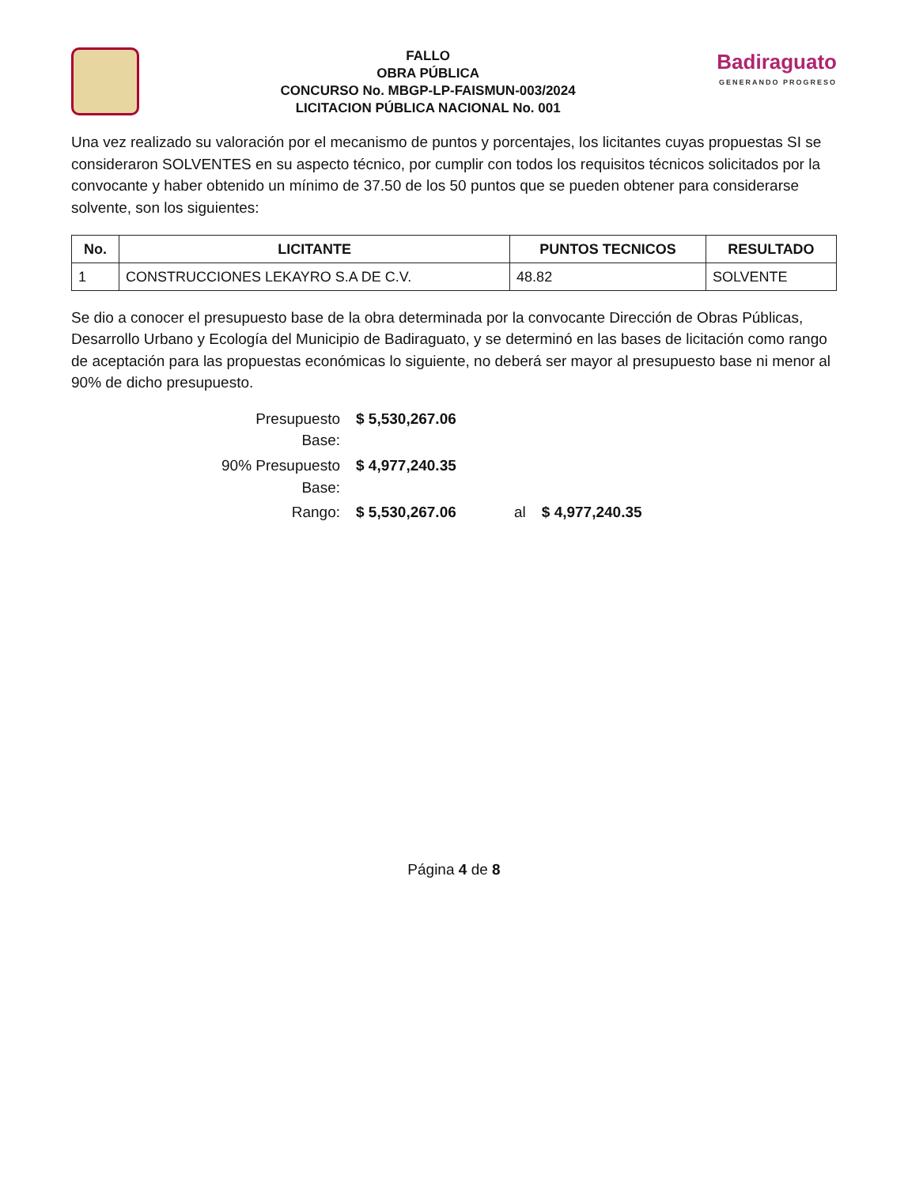FALLO
OBRA PÚBLICA
CONCURSO No. MBGP-LP-FAISMUN-003/2024
LICITACION PÚBLICA NACIONAL No. 001
Badiraguato
GENERANDO PROGRESO
Una vez realizado su valoración por el mecanismo de puntos y porcentajes, los licitantes cuyas propuestas SI se consideraron SOLVENTES en su aspecto técnico, por cumplir con todos los requisitos técnicos solicitados por la convocante y haber obtenido un mínimo de 37.50 de los 50 puntos que se pueden obtener para considerarse solvente, son los siguientes:
| No. | LICITANTE | PUNTOS TECNICOS | RESULTADO |
| --- | --- | --- | --- |
| 1 | CONSTRUCCIONES LEKAYRO S.A DE C.V. | 48.82 | SOLVENTE |
Se dio a conocer el presupuesto base de la obra determinada por la convocante Dirección de Obras Públicas, Desarrollo Urbano y Ecología del Municipio de Badiraguato, y se determinó en las bases de licitación como rango de aceptación para las propuestas económicas lo siguiente, no deberá ser mayor al presupuesto base ni menor al 90% de dicho presupuesto.
Presupuesto Base: $ 5,530,267.06
90% Presupuesto Base: $ 4,977,240.35
Rango: $ 5,530,267.06 al $ 4,977,240.35
Página 4 de 8